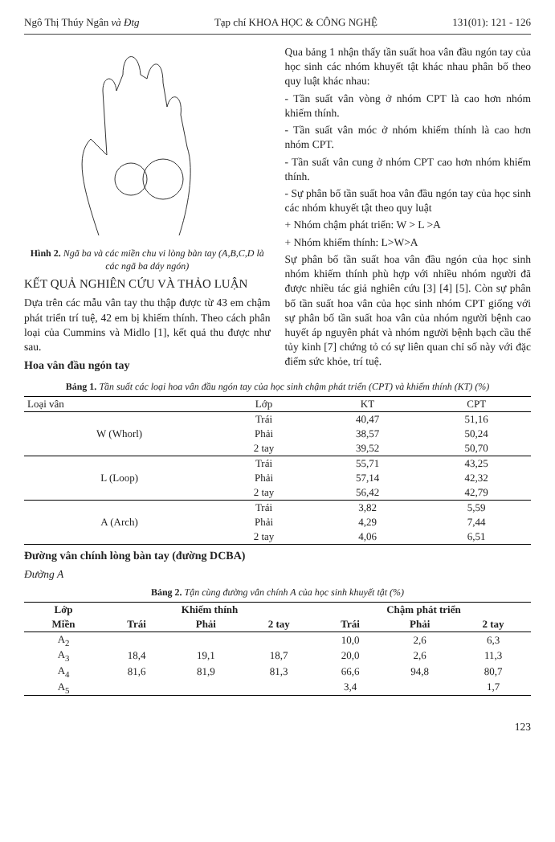Ngô Thị Thúy Ngân và Đtg Tạp chí KHOA HỌC & CÔNG NGHỆ 131(01): 121 - 126
Hình 2. Ngã ba và các miền chu vi lòng bàn tay (A,B,C,D là các ngã ba dáy ngón)
KẾT QUẢ NGHIÊN CỨU VÀ THẢO LUẬN
Dựa trên các mẫu vân tay thu thập được từ 43 em chậm phát triển trí tuệ, 42 em bị khiếm thính. Theo cách phân loại của Cummins và Midlo [1], kết quả thu được như sau.
Hoa vân đầu ngón tay
Qua bảng 1 nhận thấy tần suất hoa vân đầu ngón tay của học sinh các nhóm khuyết tật khác nhau phân bố theo quy luật khác nhau:
- Tần suất vân vòng ở nhóm CPT là cao hơn nhóm khiếm thính.
- Tần suất vân móc ở nhóm khiếm thính là cao hơn nhóm CPT.
- Tần suất vân cung ở nhóm CPT cao hơn nhóm khiếm thính.
- Sự phân bố tần suất hoa vân đầu ngón tay của học sinh các nhóm khuyết tật theo quy luật
+ Nhóm chậm phát triển: W > L >A
+ Nhóm khiếm thính: L>W>A
Sự phân bố tần suất hoa vân đầu ngón của học sinh nhóm khiếm thính phù hợp với nhiều nhóm người đã được nhiều tác giả nghiên cứu [3] [4] [5]. Còn sự phân bố tần suất hoa vân của học sinh nhóm CPT giống với sự phân bố tần suất hoa vân của nhóm người bệnh cao huyết áp nguyên phát và nhóm người bệnh bạch cầu thể tủy kinh [7] chứng tỏ có sự liên quan chỉ số này với đặc điểm sức khỏe, trí tuệ.
Bảng 1. Tần suất các loại hoa vân đầu ngón tay của học sinh chậm phát triển (CPT) và khiếm thính (KT) (%)
| Loại vân | Lớp | KT | CPT |
| --- | --- | --- | --- |
| W (Whorl) | Trái | 40,47 | 51,16 |
| | Phải | 38,57 | 50,24 |
| | 2 tay | 39,52 | 50,70 |
| L (Loop) | Trái | 55,71 | 43,25 |
| | Phải | 57,14 | 42,32 |
| | 2 tay | 56,42 | 42,79 |
| A (Arch) | Trái | 3,82 | 5,59 |
| | Phải | 4,29 | 7,44 |
| | 2 tay | 4,06 | 6,51 |
Đường vân chính lòng bàn tay (đường DCBA)
Đường A
Bảng 2. Tận cùng đường vân chính A của học sinh khuyết tật (%)
| Lớp | Khiếm thính | | | Chậm phát triển | | |
| --- | --- | --- | --- | --- | --- | --- |
| Miền | Trái | Phải | 2 tay | Trái | Phải | 2 tay |
| A<sub>2</sub> | | | | 10,0 | 2,6 | 6,3 |
| A<sub>3</sub> | 18,4 | 19,1 | 18,7 | 20,0 | 2,6 | 11,3 |
| A<sub>4</sub> | 81,6 | 81,9 | 81,3 | 66,6 | 94,8 | 80,7 |
| A<sub>5</sub> | | | | 3,4 | | 1,7 |
123